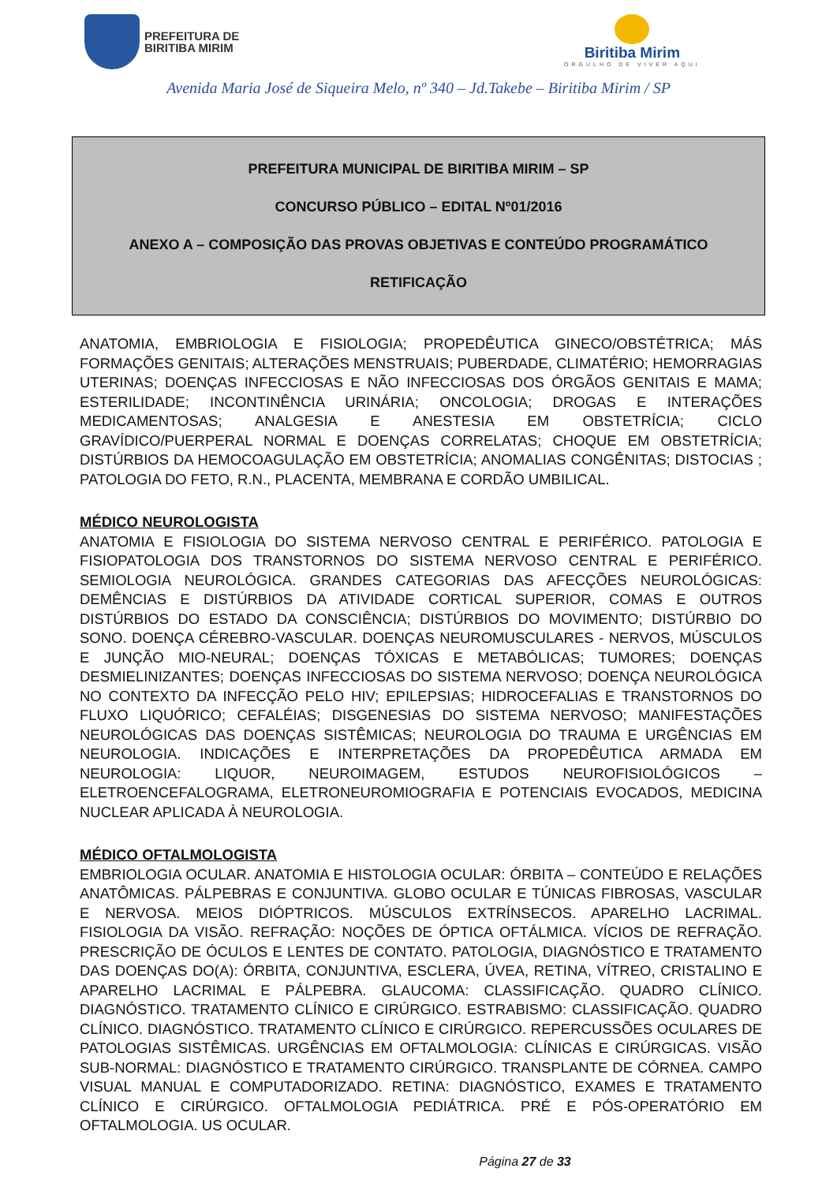PREFEITURA DE
BIRITIBA MIRIM
Biritiba Mirim
ORGULHO DE VIVER AQUI
Avenida Maria José de Siqueira Melo, nº 340 – Jd.Takebe – Biritiba Mirim / SP
PREFEITURA MUNICIPAL DE BIRITIBA MIRIM – SP
CONCURSO PÚBLICO – EDITAL Nº01/2016
ANEXO A – COMPOSIÇÃO DAS PROVAS OBJETIVAS E CONTEÚDO PROGRAMÁTICO
RETIFICAÇÃO
ANATOMIA, EMBRIOLOGIA E FISIOLOGIA; PROPEDÊUTICA GINECO/OBSTÉTRICA; MÁS FORMAÇÕES GENITAIS; ALTERAÇÕES MENSTRUAIS; PUBERDADE, CLIMATÉRIO; HEMORRAGIAS UTERINAS; DOENÇAS INFECCIOSAS E NÃO INFECCIOSAS DOS ÓRGÃOS GENITAIS E MAMA; ESTERILIDADE; INCONTINÊNCIA URINÁRIA; ONCOLOGIA; DROGAS E INTERAÇÕES MEDICAMENTOSAS; ANALGESIA E ANESTESIA EM OBSTETRÍCIA; CICLO GRAVÍDICO/PUERPERAL NORMAL E DOENÇAS CORRELATAS; CHOQUE EM OBSTETRÍCIA; DISTÚRBIOS DA HEMOCOAGULAÇÃO EM OBSTETRÍCIA; ANOMALIAS CONGÊNITAS; DISTOCIAS ; PATOLOGIA DO FETO, R.N., PLACENTA, MEMBRANA E CORDÃO UMBILICAL.
MÉDICO NEUROLOGISTA
ANATOMIA E FISIOLOGIA DO SISTEMA NERVOSO CENTRAL E PERIFÉRICO. PATOLOGIA E FISIOPATOLOGIA DOS TRANSTORNOS DO SISTEMA NERVOSO CENTRAL E PERIFÉRICO. SEMIOLOGIA NEUROLÓGICA. GRANDES CATEGORIAS DAS AFECÇÕES NEUROLÓGICAS: DEMÊNCIAS E DISTÚRBIOS DA ATIVIDADE CORTICAL SUPERIOR, COMAS E OUTROS DISTÚRBIOS DO ESTADO DA CONSCIÊNCIA; DISTÚRBIOS DO MOVIMENTO; DISTÚRBIO DO SONO. DOENÇA CÉREBRO-VASCULAR. DOENÇAS NEUROMUSCULARES - NERVOS, MÚSCULOS E JUNÇÃO MIO-NEURAL; DOENÇAS TÓXICAS E METABÓLICAS; TUMORES; DOENÇAS DESMIELINIZANTES; DOENÇAS INFECCIOSAS DO SISTEMA NERVOSO; DOENÇA NEUROLÓGICA NO CONTEXTO DA INFECÇÃO PELO HIV; EPILEPSIAS; HIDROCEFALIAS E TRANSTORNOS DO FLUXO LIQUÓRICO; CEFALÉIAS; DISGENESIAS DO SISTEMA NERVOSO; MANIFESTAÇÕES NEUROLÓGICAS DAS DOENÇAS SISTÊMICAS; NEUROLOGIA DO TRAUMA E URGÊNCIAS EM NEUROLOGIA. INDICAÇÕES E INTERPRETAÇÕES DA PROPEDÊUTICA ARMADA EM NEUROLOGIA: LIQUOR, NEUROIMAGEM, ESTUDOS NEUROFISIOLÓGICOS – ELETROENCEFALOGRAMA, ELETRONEUROMIOGRAFIA E POTENCIAIS EVOCADOS, MEDICINA NUCLEAR APLICADA À NEUROLOGIA.
MÉDICO OFTALMOLOGISTA
EMBRIOLOGIA OCULAR. ANATOMIA E HISTOLOGIA OCULAR: ÓRBITA – CONTEÚDO E RELAÇÕES ANATÔMICAS. PÁLPEBRAS E CONJUNTIVA. GLOBO OCULAR E TÚNICAS FIBROSAS, VASCULAR E NERVOSA. MEIOS DIÓPTRICOS. MÚSCULOS EXTRÍNSECOS. APARELHO LACRIMAL. FISIOLOGIA DA VISÃO. REFRAÇÃO: NOÇÕES DE ÓPTICA OFTÁLMICA. VÍCIOS DE REFRAÇÃO. PRESCRIÇÃO DE ÓCULOS E LENTES DE CONTATO. PATOLOGIA, DIAGNÓSTICO E TRATAMENTO DAS DOENÇAS DO(A): ÓRBITA, CONJUNTIVA, ESCLERA, ÚVEA, RETINA, VÍTREO, CRISTALINO E APARELHO LACRIMAL E PÁLPEBRA. GLAUCOMA: CLASSIFICAÇÃO. QUADRO CLÍNICO. DIAGNÓSTICO. TRATAMENTO CLÍNICO E CIRÚRGICO. ESTRABISMO: CLASSIFICAÇÃO. QUADRO CLÍNICO. DIAGNÓSTICO. TRATAMENTO CLÍNICO E CIRÚRGICO. REPERCUSSÕES OCULARES DE PATOLOGIAS SISTÊMICAS. URGÊNCIAS EM OFTALMOLOGIA: CLÍNICAS E CIRÚRGICAS. VISÃO SUB-NORMAL: DIAGNÓSTICO E TRATAMENTO CIRÚRGICO. TRANSPLANTE DE CÓRNEA. CAMPO VISUAL MANUAL E COMPUTADORIZADO. RETINA: DIAGNÓSTICO, EXAMES E TRATAMENTO CLÍNICO E CIRÚRGICO. OFTALMOLOGIA PEDIÁTRICA. PRÉ E PÓS-OPERATÓRIO EM OFTALMOLOGIA. US OCULAR.
Página 27 de 33